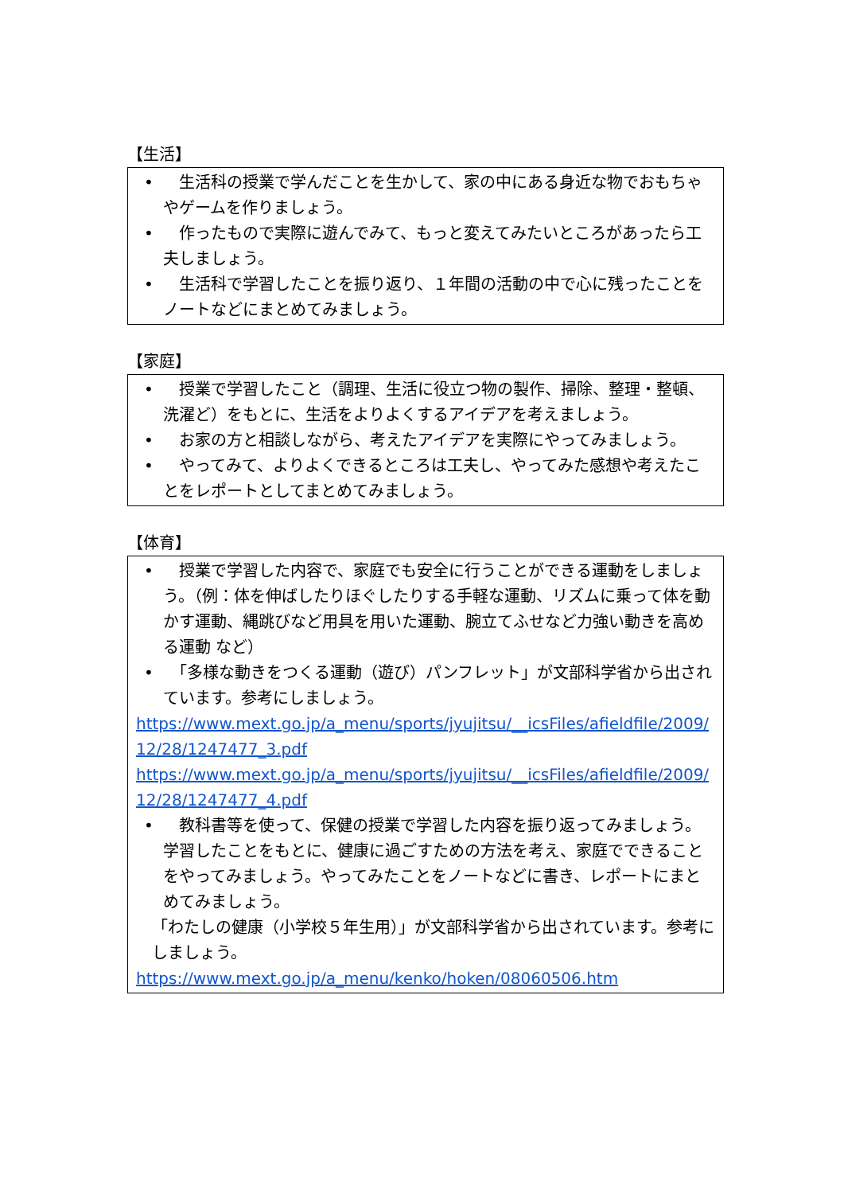【生活】
•　生活科の授業で学んだことを生かして、家の中にある身近な物でおもちゃやゲームを作りましょう。
•　作ったもので実際に遊んでみて、もっと変えてみたいところがあったら工夫しましょう。
•　生活科で学習したことを振り返り、１年間の活動の中で心に残ったことをノートなどにまとめてみましょう。
【家庭】
•　授業で学習したこと（調理、生活に役立つ物の製作、掃除、整理・整頓、洗濯ど）をもとに、生活をよりよくするアイデアを考えましょう。
•　お家の方と相談しながら、考えたアイデアを実際にやってみましょう。
•　やってみて、よりよくできるところは工夫し、やってみた感想や考えたことをレポートとしてまとめてみましょう。
【体育】
•　授業で学習した内容で、家庭でも安全に行うことができる運動をしましょう。（例：体を伸ばしたりほぐしたりする手軽な運動、リズムに乗って体を動かす運動、縄跳びなど用具を用いた運動、腕立てふせなど力強い動きを高める運動 など）
•　「多様な動きをつくる運動（遊び）パンフレット」が文部科学省から出されています。参考にしましょう。
https://www.mext.go.jp/a_menu/sports/jyujitsu/__icsFiles/afieldfile/2009/12/28/1247477_3.pdf
https://www.mext.go.jp/a_menu/sports/jyujitsu/__icsFiles/afieldfile/2009/12/28/1247477_4.pdf
•　教科書等を使って、保健の授業で学習した内容を振り返ってみましょう。学習したことをもとに、健康に過ごすための方法を考え、家庭でできることをやってみましょう。やってみたことをノートなどに書き、レポートにまとめてみましょう。
「わたしの健康（小学校５年生用）」が文部科学省から出されています。参考にしましょう。
https://www.mext.go.jp/a_menu/kenko/hoken/08060506.htm